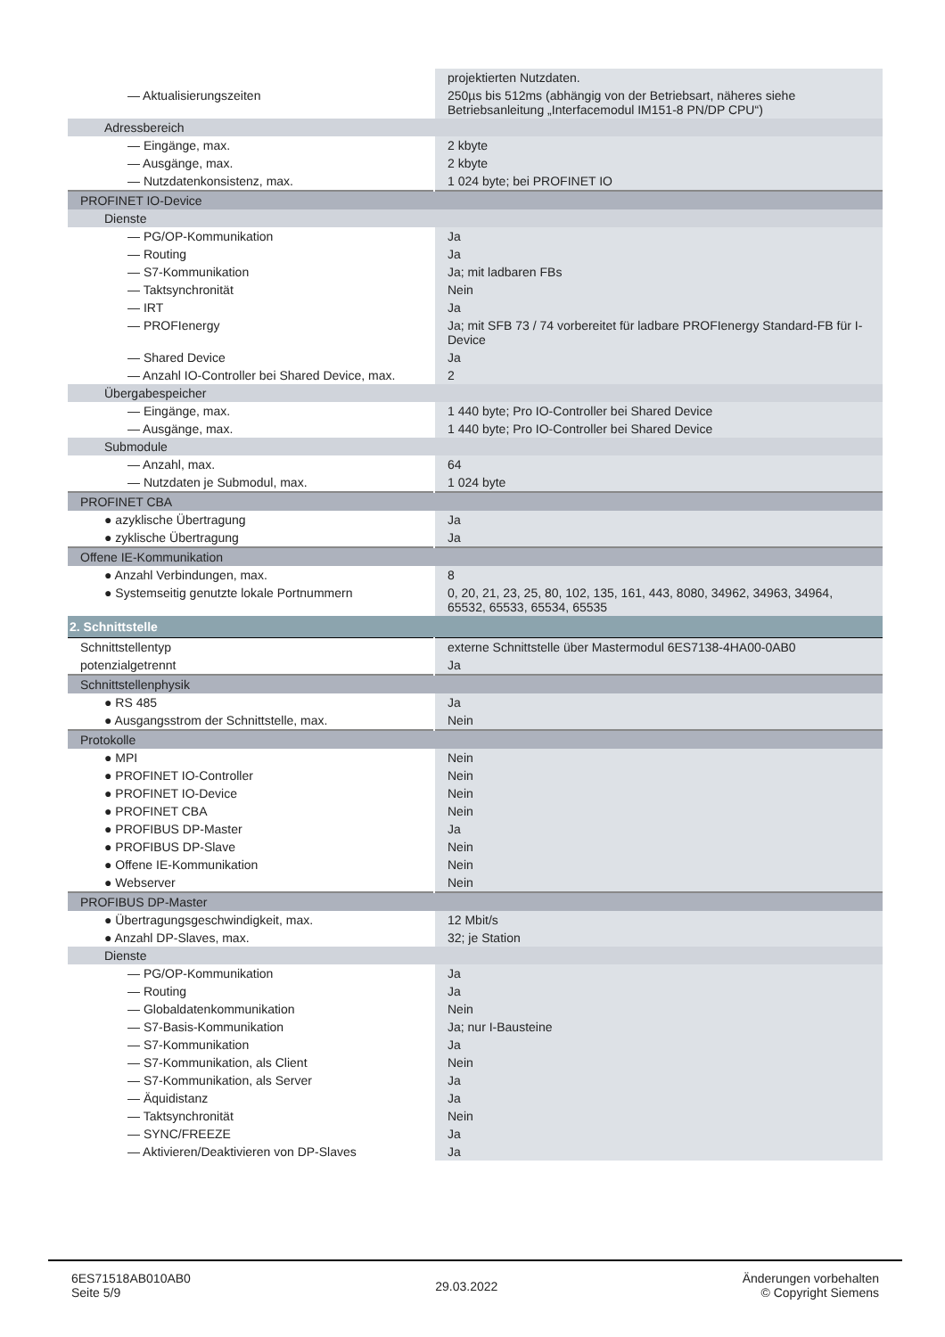| | projektierten Nutzdaten. |
| — Aktualisierungszeiten | 250µs bis 512ms (abhängig von der Betriebsart, näheres siehe Betriebsanleitung „Interfacemodul IM151-8 PN/DP CPU“) |
| Adressbereich | |
| — Eingänge, max. | 2 kbyte |
| — Ausgänge, max. | 2 kbyte |
| — Nutzdatenkonsistenz, max. | 1 024 byte; bei PROFINET IO |
| PROFINET IO-Device | |
| Dienste | |
| — PG/OP-Kommunikation | Ja |
| — Routing | Ja |
| — S7-Kommunikation | Ja; mit ladbaren FBs |
| — Taktsynchronität | Nein |
| — IRT | Ja |
| — PROFIenergy | Ja; mit SFB 73 / 74 vorbereitet für ladbare PROFIenergy Standard-FB für I-Device |
| — Shared Device | Ja |
| — Anzahl IO-Controller bei Shared Device, max. | 2 |
| Übergabespeicher | |
| — Eingänge, max. | 1 440 byte; Pro IO-Controller bei Shared Device |
| — Ausgänge, max. | 1 440 byte; Pro IO-Controller bei Shared Device |
| Submodule | |
| — Anzahl, max. | 64 |
| — Nutzdaten je Submodul, max. | 1 024 byte |
| PROFINET CBA | |
| ● azyklische Übertragung | Ja |
| ● zyklische Übertragung | Ja |
| Offene IE-Kommunikation | |
| ● Anzahl Verbindungen, max. | 8 |
| ● Systemseitig genutzte lokale Portnummern | 0, 20, 21, 23, 25, 80, 102, 135, 161, 443, 8080, 34962, 34963, 34964, 65532, 65533, 65534, 65535 |
| 2. Schnittstelle | |
| Schnittstellentyp | externe Schnittstelle über Mastermodul 6ES7138-4HA00-0AB0 |
| potenzialgetrennt | Ja |
| Schnittstellenphysik | |
| ● RS 485 | Ja |
| ● Ausgangsstrom der Schnittstelle, max. | Nein |
| Protokolle | |
| ● MPI | Nein |
| ● PROFINET IO-Controller | Nein |
| ● PROFINET IO-Device | Nein |
| ● PROFINET CBA | Nein |
| ● PROFIBUS DP-Master | Ja |
| ● PROFIBUS DP-Slave | Nein |
| ● Offene IE-Kommunikation | Nein |
| ● Webserver | Nein |
| PROFIBUS DP-Master | |
| ● Übertragungsgeschwindigkeit, max. | 12 Mbit/s |
| ● Anzahl DP-Slaves, max. | 32; je Station |
| Dienste | |
| — PG/OP-Kommunikation | Ja |
| — Routing | Ja |
| — Globaldatenkommunikation | Nein |
| — S7-Basis-Kommunikation | Ja; nur I-Bausteine |
| — S7-Kommunikation | Ja |
| — S7-Kommunikation, als Client | Nein |
| — S7-Kommunikation, als Server | Ja |
| — Äquidistanz | Ja |
| — Taktsynchronität | Nein |
| — SYNC/FREEZE | Ja |
| — Aktivieren/Deaktivieren von DP-Slaves | Ja |
6ES71518AB010AB0
Seite 5/9
29.03.2022
Änderungen vorbehalten
© Copyright Siemens